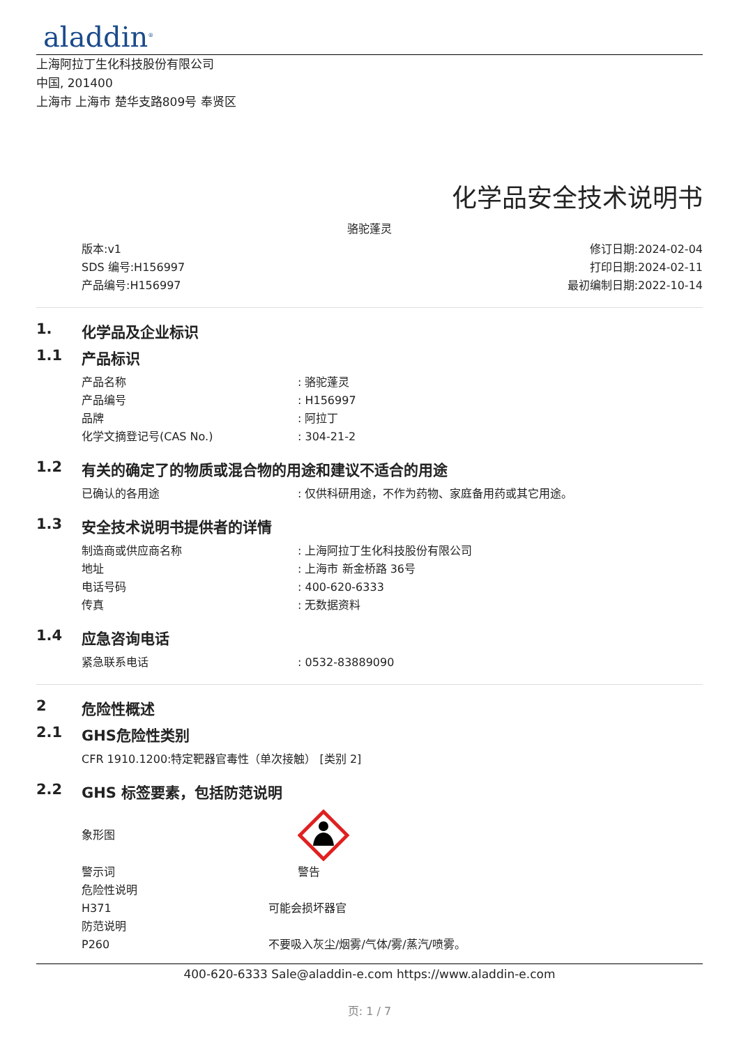aladdin<sup>®</sup>
上海阿拉丁生化科技股份有限公司
中国, 201400
上海市 上海市 楚华支路809号 奉贤区
化学品安全技术说明书
骆驼蓬灵
版本:v1
SDS 编号:H156997
产品编号:H156997
修订日期:2024-02-04
打印日期:2024-02-11
最初编制日期:2022-10-14
1. 化学品及企业标识
1.1 产品标识
产品名称 : 骆驼蓬灵
产品编号 : H156997
品牌 : 阿拉丁
化学文摘登记号(CAS No.) : 304-21-2
1.2 有关的确定了的物质或混合物的用途和建议不适合的用途
已确认的各用途 : 仅供科研用途，不作为药物、家庭备用药或其它用途。
1.3 安全技术说明书提供者的详情
制造商或供应商名称 : 上海阿拉丁生化科技股份有限公司
地址 : 上海市 新金桥路 36号
电话号码 : 400-620-6333
传真 : 无数据资料
1.4 应急咨询电话
紧急联系电话 : 0532-83889090
2 危险性概述
2.1 GHS危险性类别
CFR 1910.1200:特定靶器官毒性（单次接触） [类别 2]
2.2 GHS 标签要素，包括防范说明
象形图
警示词 警告
危险性说明
H371 可能会损坏器官
防范说明
P260 不要吸入灰尘/烟雾/气体/雾/蒸汽/喷雾。
400-620-6333 Sale@aladdin-e.com https://www.aladdin-e.com
页: 1 / 7